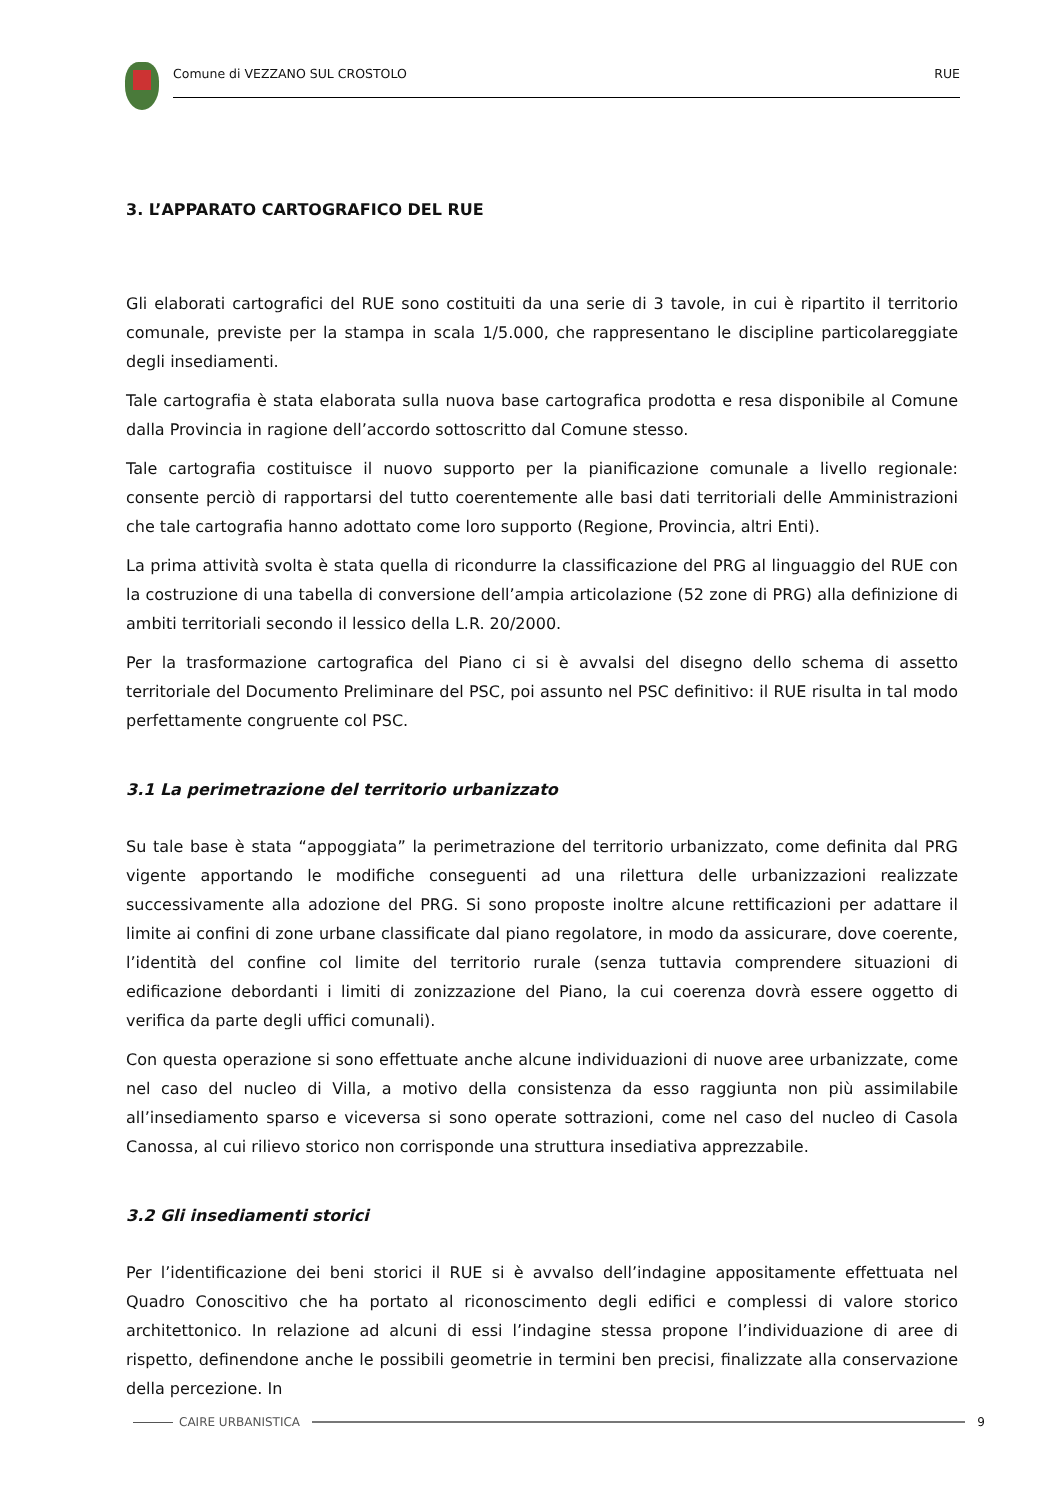Comune di VEZZANO SUL CROSTOLO RUE
3. L’APPARATO CARTOGRAFICO DEL RUE
Gli elaborati cartografici del RUE sono costituiti da una serie di 3 tavole, in cui è ripartito il territorio comunale, previste per la stampa in scala 1/5.000, che rappresentano le discipline particolareggiate degli insediamenti.
Tale cartografia è stata elaborata sulla nuova base cartografica prodotta e resa disponibile al Comune dalla Provincia in ragione dell’accordo sottoscritto dal Comune stesso.
Tale cartografia costituisce il nuovo supporto per la pianificazione comunale a livello regionale: consente perciò di rapportarsi del tutto coerentemente alle basi dati territoriali delle Amministrazioni che tale cartografia hanno adottato come loro supporto (Regione, Provincia, altri Enti).
La prima attività svolta è stata quella di ricondurre la classificazione del PRG al linguaggio del RUE con la costruzione di una tabella di conversione dell’ampia articolazione (52 zone di PRG) alla definizione di ambiti territoriali secondo il lessico della L.R. 20/2000.
Per la trasformazione cartografica del Piano ci si è avvalsi del disegno dello schema di assetto territoriale del Documento Preliminare del PSC, poi assunto nel PSC definitivo: il RUE risulta in tal modo perfettamente congruente col PSC.
3.1 La perimetrazione del territorio urbanizzato
Su tale base è stata “appoggiata” la perimetrazione del territorio urbanizzato, come definita dal PRG vigente apportando le modifiche conseguenti ad una rilettura delle urbanizzazioni realizzate successivamente alla adozione del PRG. Si sono proposte inoltre alcune rettificazioni per adattare il limite ai confini di zone urbane classificate dal piano regolatore, in modo da assicurare, dove coerente, l’identità del confine col limite del territorio rurale (senza tuttavia comprendere situazioni di edificazione debordanti i limiti di zonizzazione del Piano, la cui coerenza dovrà essere oggetto di verifica da parte degli uffici comunali).
Con questa operazione si sono effettuate anche alcune individuazioni di nuove aree urbanizzate, come nel caso del nucleo di Villa, a motivo della consistenza da esso raggiunta non più assimilabile all’insediamento sparso e viceversa si sono operate sottrazioni, come nel caso del nucleo di Casola Canossa, al cui rilievo storico non corrisponde una struttura insediativa apprezzabile.
3.2 Gli insediamenti storici
Per l’identificazione dei beni storici il RUE si è avvalso dell’indagine appositamente effettuata nel Quadro Conoscitivo che ha portato al riconoscimento degli edifici e complessi di valore storico architettonico. In relazione ad alcuni di essi l’indagine stessa propone l’individuazione di aree di rispetto, definendone anche le possibili geometrie in termini ben precisi, finalizzate alla conservazione della percezione. In
CAIRE URBANISTICA 9